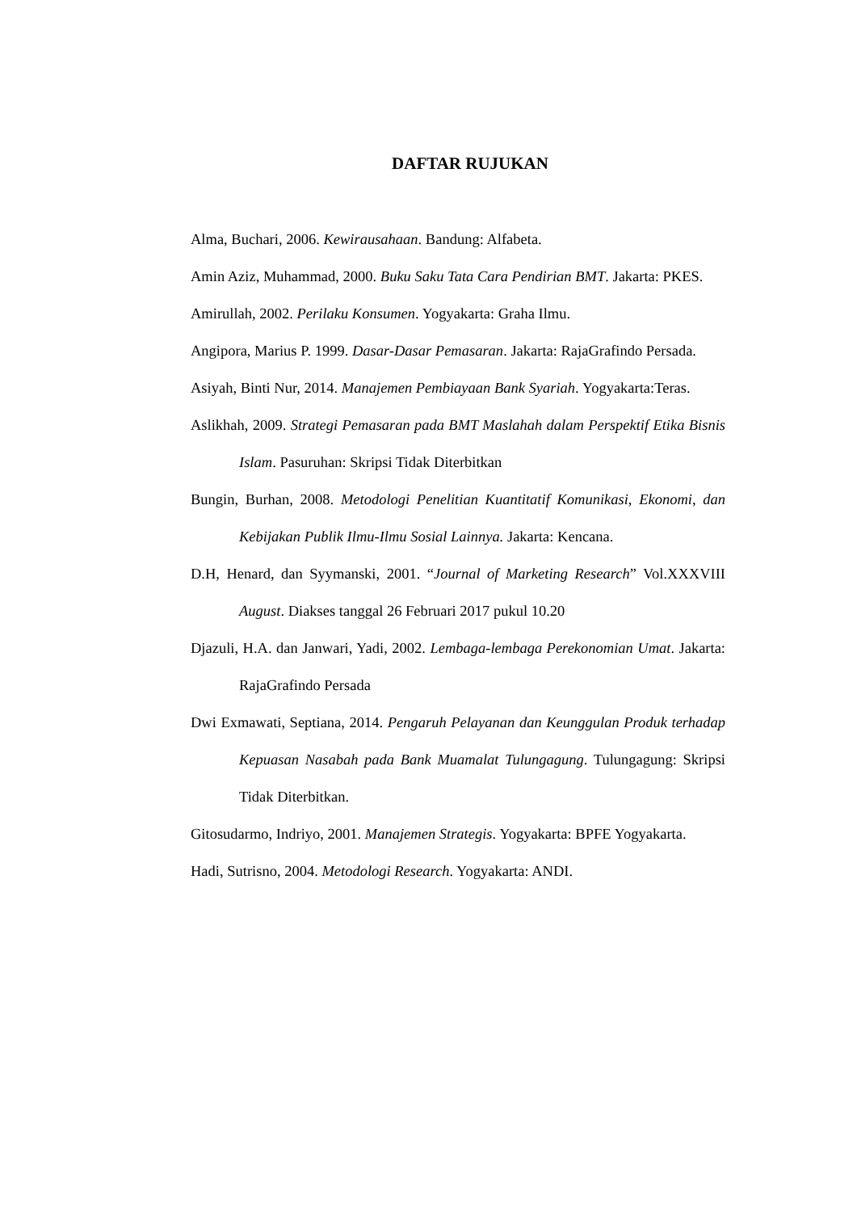DAFTAR RUJUKAN
Alma, Buchari, 2006. Kewirausahaan. Bandung: Alfabeta.
Amin Aziz, Muhammad, 2000. Buku Saku Tata Cara Pendirian BMT. Jakarta: PKES.
Amirullah, 2002. Perilaku Konsumen. Yogyakarta: Graha Ilmu.
Angipora, Marius P. 1999. Dasar-Dasar Pemasaran. Jakarta: RajaGrafindo Persada.
Asiyah, Binti Nur, 2014. Manajemen Pembiayaan Bank Syariah. Yogyakarta:Teras.
Aslikhah, 2009. Strategi Pemasaran pada BMT Maslahah dalam Perspektif Etika Bisnis Islam. Pasuruhan: Skripsi Tidak Diterbitkan
Bungin, Burhan, 2008. Metodologi Penelitian Kuantitatif Komunikasi, Ekonomi, dan Kebijakan Publik Ilmu-Ilmu Sosial Lainnya. Jakarta: Kencana.
D.H, Henard, dan Syymanski, 2001. “Journal of Marketing Research” Vol.XXXVIII August. Diakses tanggal 26 Februari 2017 pukul 10.20
Djazuli, H.A. dan Janwari, Yadi, 2002. Lembaga-lembaga Perekonomian Umat. Jakarta: RajaGrafindo Persada
Dwi Exmawati, Septiana, 2014. Pengaruh Pelayanan dan Keunggulan Produk terhadap Kepuasan Nasabah pada Bank Muamalat Tulungagung. Tulungagung: Skripsi Tidak Diterbitkan.
Gitosudarmo, Indriyo, 2001. Manajemen Strategis. Yogyakarta: BPFE Yogyakarta.
Hadi, Sutrisno, 2004. Metodologi Research. Yogyakarta: ANDI.